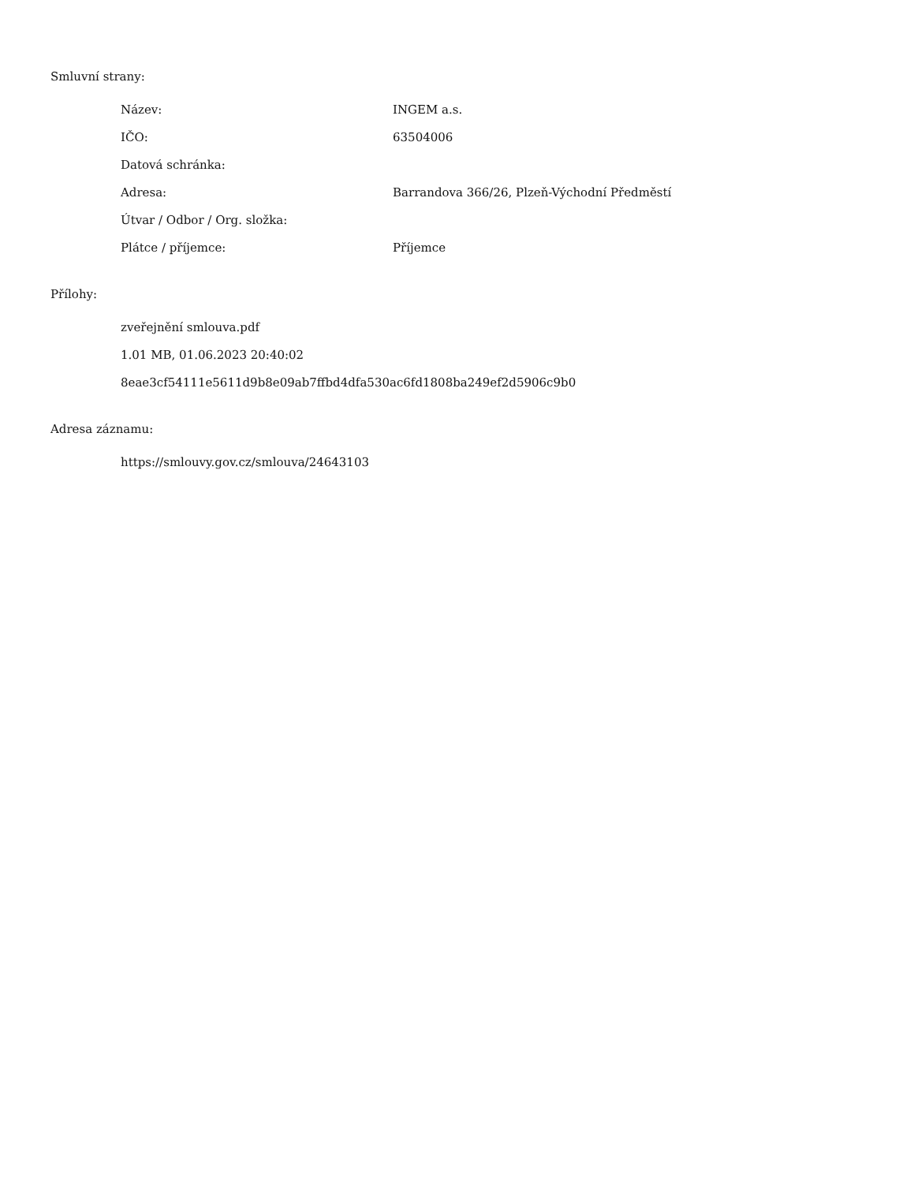Smluvní strany:
| Název: | INGEM a.s. |
| IČO: | 63504006 |
| Datová schránka: | |
| Adresa: | Barrandova 366/26, Plzeň-Východní Předměstí |
| Útvar / Odbor / Org. složka: | |
| Plátce / příjemce: | Příjemce |
Přílohy:
zveřejnění smlouva.pdf
1.01 MB, 01.06.2023 20:40:02
8eae3cf54111e5611d9b8e09ab7ffbd4dfa530ac6fd1808ba249ef2d5906c9b0
Adresa záznamu:
https://smlouvy.gov.cz/smlouva/24643103